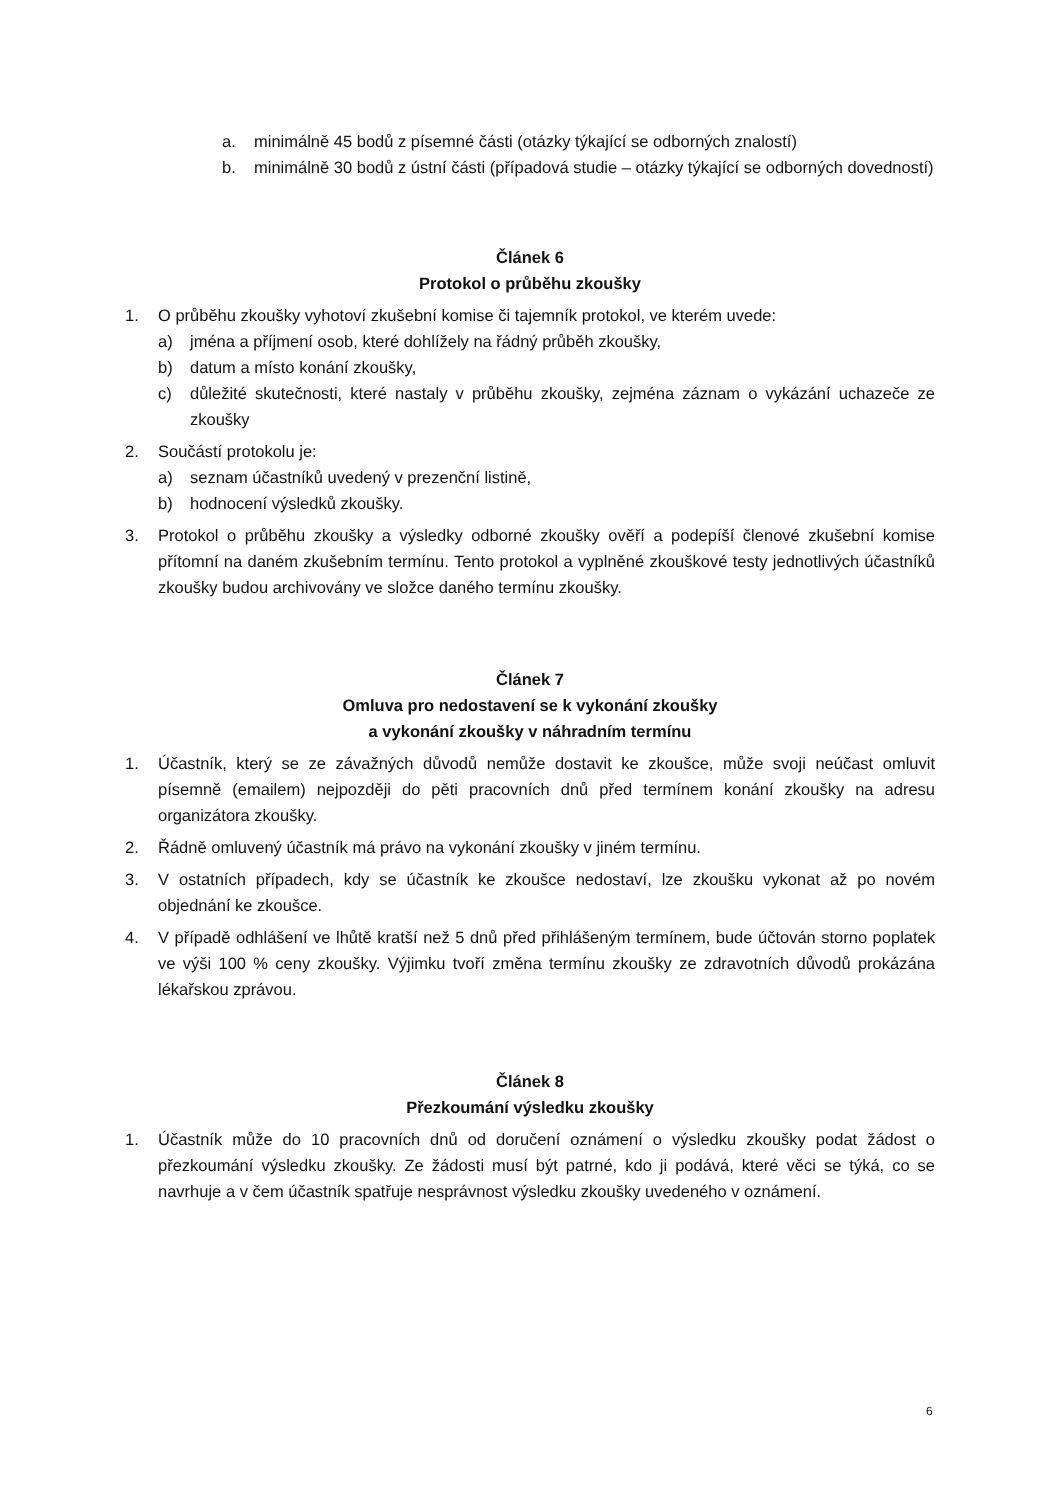a. minimálně 45 bodů z písemné části (otázky týkající se odborných znalostí)
b. minimálně 30 bodů z ústní části (případová studie – otázky týkající se odborných dovedností)
Článek 6
Protokol o průběhu zkoušky
1. O průběhu zkoušky vyhotoví zkušební komise či tajemník protokol, ve kterém uvede:
a) jména a příjmení osob, které dohlížely na řádný průběh zkoušky,
b) datum a místo konání zkoušky,
c) důležité skutečnosti, které nastaly v průběhu zkoušky, zejména záznam o vykázání uchazeče ze zkoušky
2. Součástí protokolu je:
a) seznam účastníků uvedený v prezenční listině,
b) hodnocení výsledků zkoušky.
3. Protokol o průběhu zkoušky a výsledky odborné zkoušky ověří a podepíší členové zkušební komise přítomní na daném zkušebním termínu. Tento protokol a vyplněné zkouškové testy jednotlivých účastníků zkoušky budou archivovány ve složce daného termínu zkoušky.
Článek 7
Omluva pro nedostavení se k vykonání zkoušky
a vykonání zkoušky v náhradním termínu
1. Účastník, který se ze závažných důvodů nemůže dostavit ke zkoušce, může svoji neúčast omluvit písemně (emailem) nejpozději do pěti pracovních dnů před termínem konání zkoušky na adresu organizátora zkoušky.
2. Řádně omluvený účastník má právo na vykonání zkoušky v jiném termínu.
3. V ostatních případech, kdy se účastník ke zkoušce nedostaví, lze zkoušku vykonat až po novém objednání ke zkoušce.
4. V případě odhlášení ve lhůtě kratší než 5 dnů před přihlášeným termínem, bude účtován storno poplatek ve výši 100 % ceny zkoušky. Výjimku tvoří změna termínu zkoušky ze zdravotních důvodů prokázána lékařskou zprávou.
Článek 8
Přezkoumání výsledku zkoušky
1. Účastník může do 10 pracovních dnů od doručení oznámení o výsledku zkoušky podat žádost o přezkoumání výsledku zkoušky. Ze žádosti musí být patrné, kdo ji podává, které věci se týká, co se navrhuje a v čem účastník spatřuje nesprávnost výsledku zkoušky uvedeného v oznámení.
6